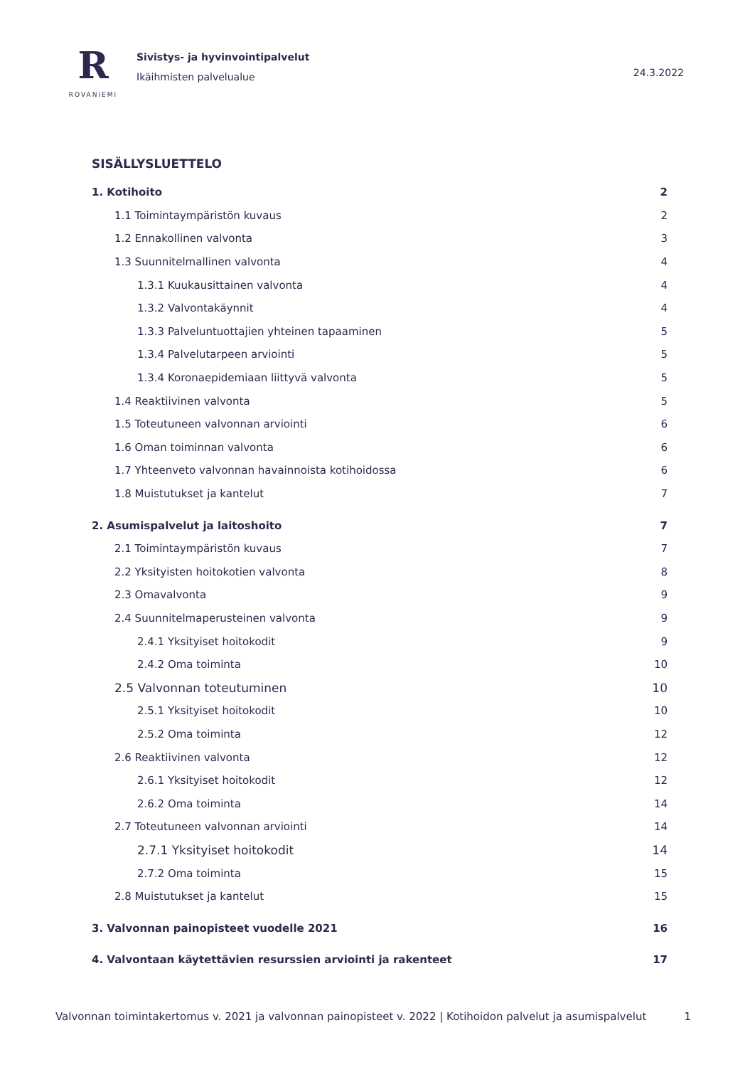R
ROVANIEMI
Sivistys- ja hyvinvointipalvelut
Ikäihmisten palvelualue
24.3.2022
SISÄLLYSLUETTELO
1. Kotihoito 2
1.1 Toimintaympäristön kuvaus 2
1.2 Ennakollinen valvonta 3
1.3 Suunnitelmallinen valvonta 4
1.3.1 Kuukausittainen valvonta 4
1.3.2 Valvontakäynnit 4
1.3.3 Palveluntuottajien yhteinen tapaaminen 5
1.3.4 Palvelutarpeen arviointi 5
1.3.4 Koronaepidemiaan liittyvä valvonta 5
1.4 Reaktiivinen valvonta 5
1.5 Toteutuneen valvonnan arviointi 6
1.6 Oman toiminnan valvonta 6
1.7 Yhteenveto valvonnan havainnoista kotihoidossa 6
1.8 Muistutukset ja kantelut 7
2. Asumispalvelut ja laitoshoito 7
2.1 Toimintaympäristön kuvaus 7
2.2 Yksityisten hoitokotien valvonta 8
2.3 Omavalvonta 9
2.4 Suunnitelmaperusteinen valvonta 9
2.4.1 Yksityiset hoitokodit 9
2.4.2 Oma toiminta 10
2.5 Valvonnan toteutuminen 10
2.5.1 Yksityiset hoitokodit 10
2.5.2 Oma toiminta 12
2.6 Reaktiivinen valvonta 12
2.6.1 Yksityiset hoitokodit 12
2.6.2 Oma toiminta 14
2.7 Toteutuneen valvonnan arviointi 14
2.7.1 Yksityiset hoitokodit 14
2.7.2 Oma toiminta 15
2.8 Muistutukset ja kantelut 15
3. Valvonnan painopisteet vuodelle 2021 16
4. Valvontaan käytettävien resurssien arviointi ja rakenteet 17
Valvonnan toimintakertomus v. 2021 ja valvonnan painopisteet v. 2022 | Kotihoidon palvelut ja asumispalvelut 1